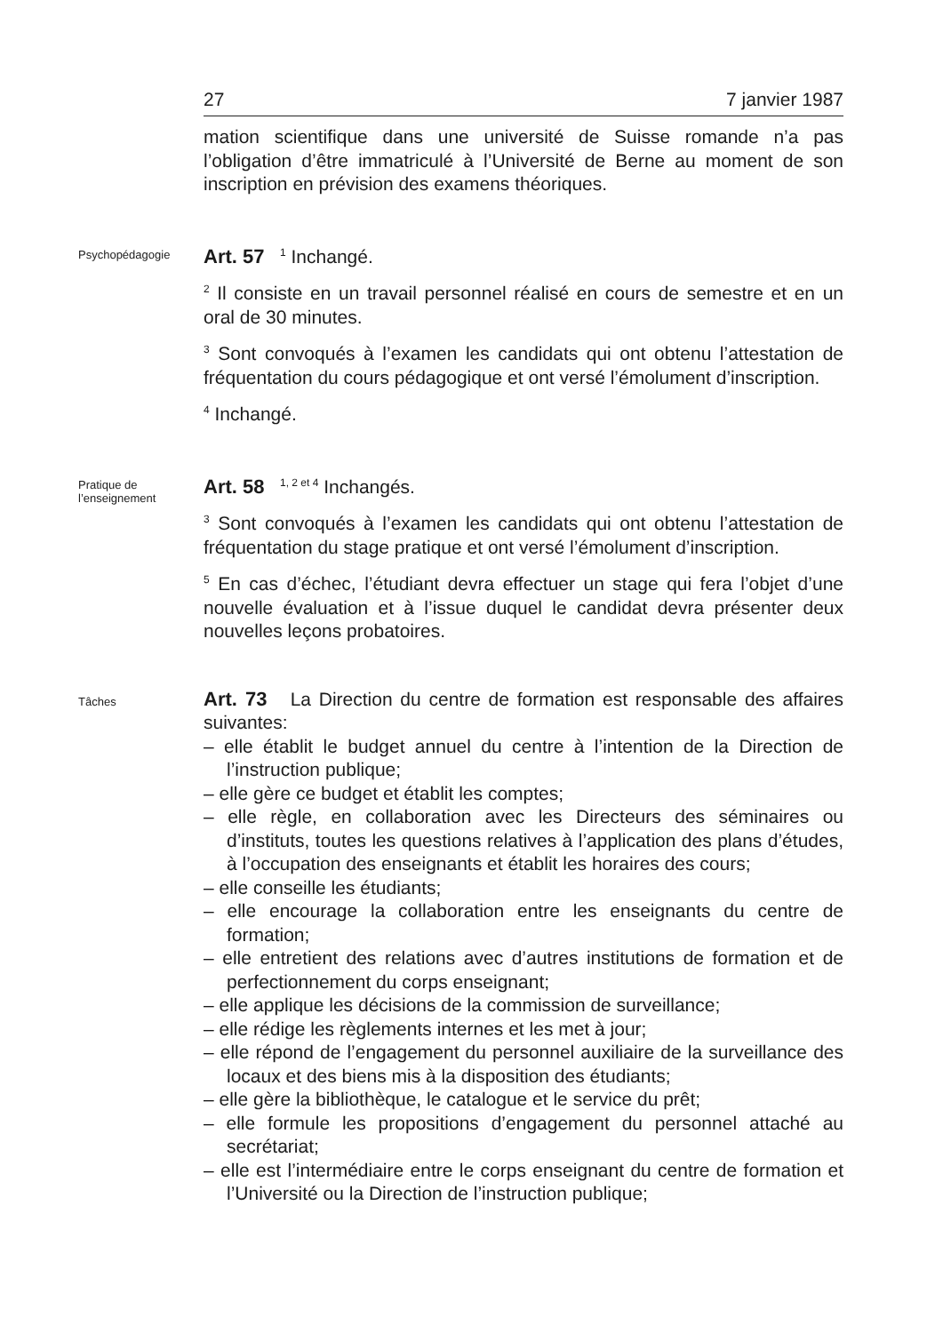27 7 janvier 1987
mation scientifique dans une université de Suisse romande n’a pas l’obligation d’être immatriculé à l’Université de Berne au moment de son inscription en prévision des examens théoriques.
Psychopédagogie
Art. 57 <sup>1</sup> Inchangé.
<sup>2</sup> Il consiste en un travail personnel réalisé en cours de semestre et en un oral de 30 minutes.
<sup>3</sup> Sont convoqués à l’examen les candidats qui ont obtenu l’attestation de fréquentation du cours pédagogique et ont versé l’émolument d’inscription.
<sup>4</sup> Inchangé.
Pratique de l’enseignement
Art. 58 <sup>1, 2 et 4</sup> Inchangés.
<sup>3</sup> Sont convoqués à l’examen les candidats qui ont obtenu l’attestation de fréquentation du stage pratique et ont versé l’émolument d’inscription.
<sup>5</sup> En cas d’échec, l’étudiant devra effectuer un stage qui fera l’objet d’une nouvelle évaluation et à l’issue duquel le candidat devra présenter deux nouvelles leçons probatoires.
Tâches
Art. 73 La Direction du centre de formation est responsable des affaires suivantes:
– elle établit le budget annuel du centre à l’intention de la Direction de l’instruction publique;
– elle gère ce budget et établit les comptes;
– elle règle, en collaboration avec les Directeurs des séminaires ou d’instituts, toutes les questions relatives à l’application des plans d’études, à l’occupation des enseignants et établit les horaires des cours;
– elle conseille les étudiants;
– elle encourage la collaboration entre les enseignants du centre de formation;
– elle entretient des relations avec d’autres institutions de formation et de perfectionnement du corps enseignant;
– elle applique les décisions de la commission de surveillance;
– elle rédige les règlements internes et les met à jour;
– elle répond de l’engagement du personnel auxiliaire de la surveillance des locaux et des biens mis à la disposition des étudiants;
– elle gère la bibliothèque, le catalogue et le service du prêt;
– elle formule les propositions d’engagement du personnel attaché au secrétariat;
– elle est l’intermédiaire entre le corps enseignant du centre de formation et l’Université ou la Direction de l’instruction publique;